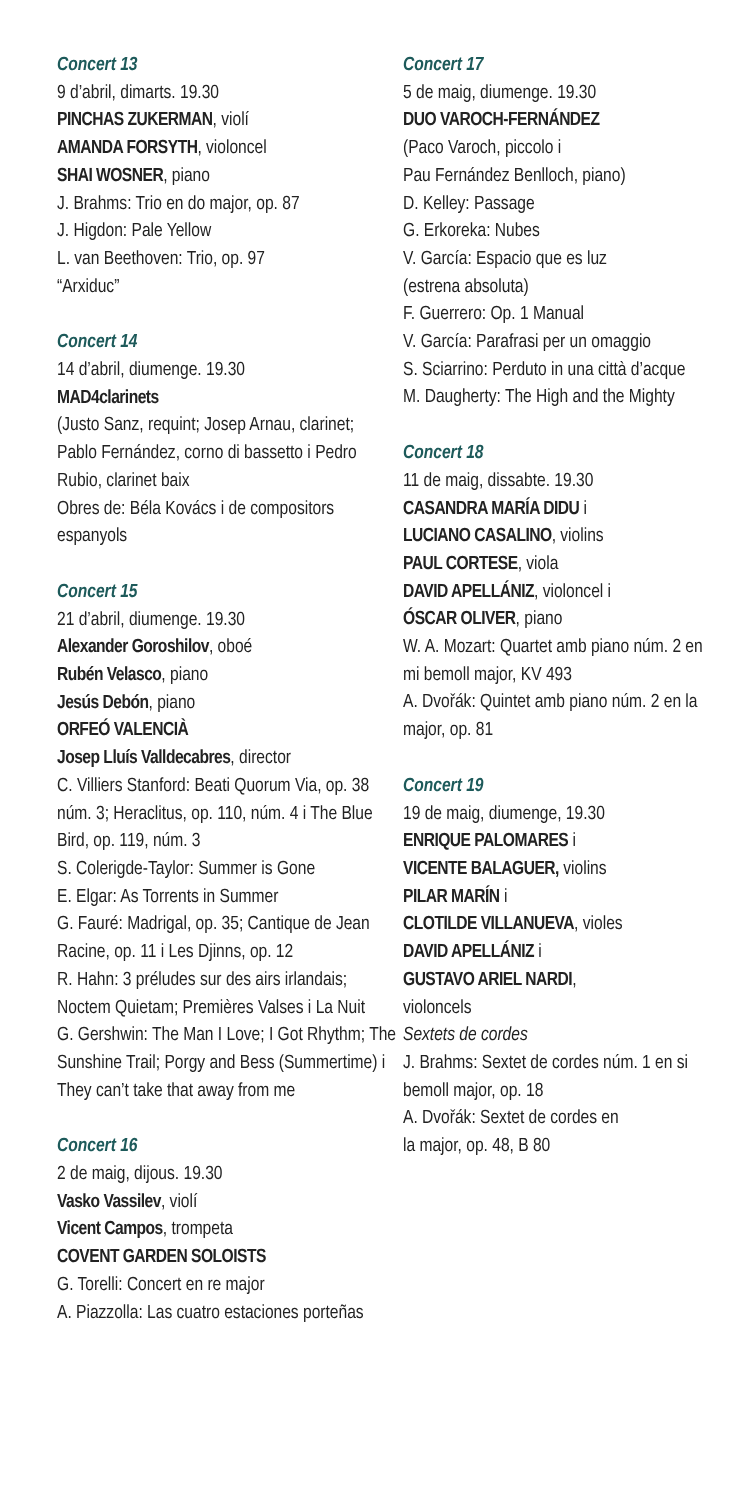Concert 13
9 d’abril, dimarts. 19.30
PINCHAS ZUKERMAN, violí
AMANDA FORSYTH, violoncel
SHAI WOSNER, piano
J. Brahms: Trio en do major, op. 87
J. Higdon: Pale Yellow
L. van Beethoven: Trio, op. 97
“Arxiduc”
Concert 14
14 d’abril, diumenge. 19.30
MAD4clarinets
(Justo Sanz, requint; Josep Arnau, clarinet; Pablo Fernández, corno di bassetto i Pedro Rubio, clarinet baix
Obres de: Béla Kovács i de compositors espanyols
Concert 15
21 d’abril, diumenge. 19.30
Alexander Goroshilov, oboé
Rubén Velasco, piano
Jesús Debón, piano
ORFEÓ VALENCIÀ
Josep Lluís Valldecabres, director
C. Villiers Stanford: Beati Quorum Via, op. 38 núm. 3; Heraclitus, op. 110, núm. 4 i The Blue Bird, op. 119, núm. 3
S. Colerigde-Taylor: Summer is Gone
E. Elgar: As Torrents in Summer
G. Fauré: Madrigal, op. 35; Cantique de Jean Racine, op. 11 i Les Djinns, op. 12
R. Hahn: 3 préludes sur des airs irlandais; Noctem Quietam; Premières Valses i La Nuit
G. Gershwin: The Man I Love; I Got Rhythm; The Sunshine Trail; Porgy and Bess (Summertime) i They can’t take that away from me
Concert 16
2 de maig, dijous. 19.30
Vasko Vassilev, violí
Vicent Campos, trompeta
COVENT GARDEN SOLOISTS
G. Torelli: Concert en re major
A. Piazzolla: Las cuatro estaciones porteñas
Concert 17
5 de maig, diumenge. 19.30
DUO VAROCH-FERNÁNDEZ
(Paco Varoch, piccolo i
Pau Fernández Benlloch, piano)
D. Kelley: Passage
G. Erkoreka: Nubes
V. García: Espacio que es luz
(estrena absoluta)
F. Guerrero: Op. 1 Manual
V. García: Parafrasi per un omaggio
S. Sciarrino: Perduto in una città d’acque
M. Daugherty: The High and the Mighty
Concert 18
11 de maig, dissabte. 19.30
CASANDRA MARÍA DIDU i
LUCIANO CASALINO, violins
PAUL CORTESE, viola
DAVID APELLÁNIZ, violoncel i
ÓSCAR OLIVER, piano
W. A. Mozart: Quartet amb piano núm. 2 en mi bemoll major, KV 493
A. Dvořák: Quintet amb piano núm. 2 en la major, op. 81
Concert 19
19 de maig, diumenge, 19.30
ENRIQUE PALOMARES i
VICENTE BALAGUER, violins
PILAR MARÍN i
CLOTILDE VILLANUEVA, violes
DAVID APELLÁNIZ i
GUSTAVO ARIEL NARDI,
violoncels
Sextets de cordes
J. Brahms: Sextet de cordes núm. 1 en si bemoll major, op. 18
A. Dvořák: Sextet de cordes en
la major, op. 48, B 80